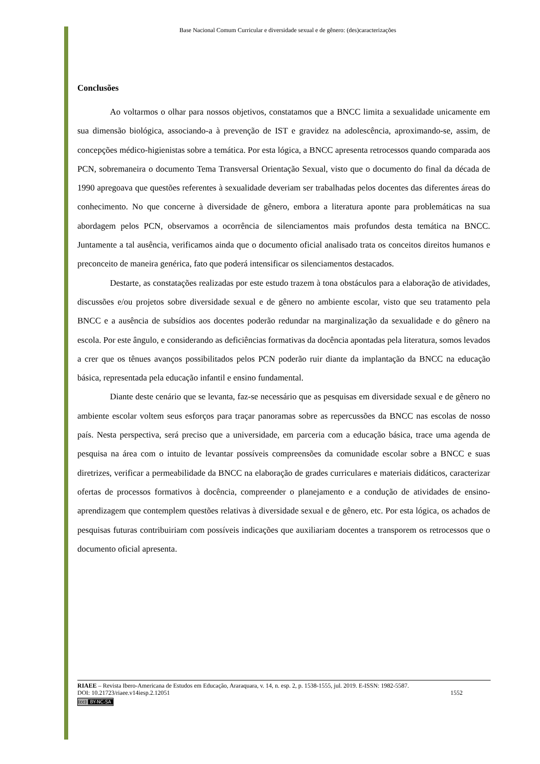Base Nacional Comum Curricular e diversidade sexual e de gênero: (des)caracterizações
Conclusões
Ao voltarmos o olhar para nossos objetivos, constatamos que a BNCC limita a sexualidade unicamente em sua dimensão biológica, associando-a à prevenção de IST e gravidez na adolescência, aproximando-se, assim, de concepções médico-higienistas sobre a temática. Por esta lógica, a BNCC apresenta retrocessos quando comparada aos PCN, sobremaneira o documento Tema Transversal Orientação Sexual, visto que o documento do final da década de 1990 apregoava que questões referentes à sexualidade deveriam ser trabalhadas pelos docentes das diferentes áreas do conhecimento. No que concerne à diversidade de gênero, embora a literatura aponte para problemáticas na sua abordagem pelos PCN, observamos a ocorrência de silenciamentos mais profundos desta temática na BNCC. Juntamente a tal ausência, verificamos ainda que o documento oficial analisado trata os conceitos direitos humanos e preconceito de maneira genérica, fato que poderá intensificar os silenciamentos destacados.
Destarte, as constatações realizadas por este estudo trazem à tona obstáculos para a elaboração de atividades, discussões e/ou projetos sobre diversidade sexual e de gênero no ambiente escolar, visto que seu tratamento pela BNCC e a ausência de subsídios aos docentes poderão redundar na marginalização da sexualidade e do gênero na escola. Por este ângulo, e considerando as deficiências formativas da docência apontadas pela literatura, somos levados a crer que os tênues avanços possibilitados pelos PCN poderão ruir diante da implantação da BNCC na educação básica, representada pela educação infantil e ensino fundamental.
Diante deste cenário que se levanta, faz-se necessário que as pesquisas em diversidade sexual e de gênero no ambiente escolar voltem seus esforços para traçar panoramas sobre as repercussões da BNCC nas escolas de nosso país. Nesta perspectiva, será preciso que a universidade, em parceria com a educação básica, trace uma agenda de pesquisa na área com o intuito de levantar possíveis compreensões da comunidade escolar sobre a BNCC e suas diretrizes, verificar a permeabilidade da BNCC na elaboração de grades curriculares e materiais didáticos, caracterizar ofertas de processos formativos à docência, compreender o planejamento e a condução de atividades de ensino-aprendizagem que contemplem questões relativas à diversidade sexual e de gênero, etc. Por esta lógica, os achados de pesquisas futuras contribuiriam com possíveis indicações que auxiliariam docentes a transporem os retrocessos que o documento oficial apresenta.
RIAEE – Revista Ibero-Americana de Estudos em Educação, Araraquara, v. 14, n. esp. 2, p. 1538-1555, jul. 2019. E-ISSN: 1982-5587.
DOI: 10.21723/riaee.v14iesp.2.12051 1552
(cc) BY-NC-SA